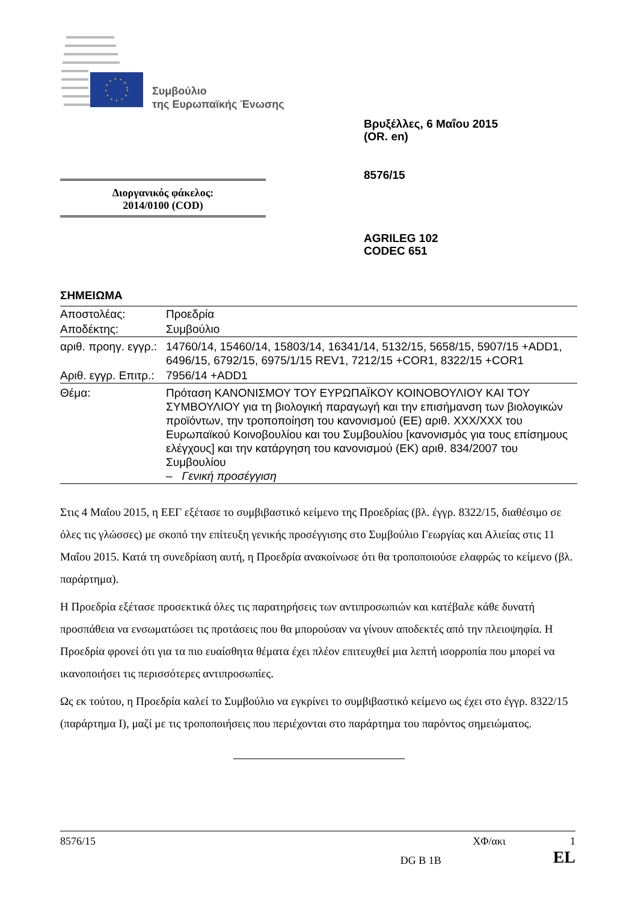Συμβούλιο
της Ευρωπαϊκής Ένωσης
Βρυξέλλες, 6 Μαΐου 2015
(OR. en)
8576/15
Διοργανικός φάκελος:
2014/0100 (COD)
AGRILEG 102
CODEC 651
ΣΗΜΕΙΩΜΑ
| Αποστολέας: | Προεδρία |
| Αποδέκτης: | Συμβούλιο |
| αριθ. προηγ. εγγρ.: | 14760/14, 15460/14, 15803/14, 16341/14, 5132/15, 5658/15, 5907/15 +ADD1, 6496/15, 6792/15, 6975/1/15 REV1, 7212/15 +COR1, 8322/15 +COR1 |
| Αριθ. εγγρ. Επιτρ.: | 7956/14 +ADD1 |
| Θέμα: | Πρόταση ΚΑΝΟΝΙΣΜΟΥ ΤΟΥ ΕΥΡΩΠΑΪΚΟΥ ΚΟΙΝΟΒΟΥΛΙΟΥ ΚΑΙ ΤΟΥ ΣΥΜΒΟΥΛΙΟΥ για τη βιολογική παραγωγή και την επισήμανση των βιολογικών προϊόντων, την τροποποίηση του κανονισμού (ΕΕ) αριθ. XXX/XXX του Ευρωπαϊκού Κοινοβουλίου και του Συμβουλίου [κανονισμός για τους επίσημους ελέγχους] και την κατάργηση του κανονισμού (ΕΚ) αριθ. 834/2007 του Συμβουλίου – Γενική προσέγγιση |
Στις 4 Μαΐου 2015, η ΕΕΓ εξέτασε το συμβιβαστικό κείμενο της Προεδρίας (βλ. έγγρ. 8322/15, διαθέσιμο σε όλες τις γλώσσες) με σκοπό την επίτευξη γενικής προσέγγισης στο Συμβούλιο Γεωργίας και Αλιείας στις 11 Μαΐου 2015. Κατά τη συνεδρίαση αυτή, η Προεδρία ανακοίνωσε ότι θα τροποποιούσε ελαφρώς το κείμενο (βλ. παράρτημα).
Η Προεδρία εξέτασε προσεκτικά όλες τις παρατηρήσεις των αντιπροσωπιών και κατέβαλε κάθε δυνατή προσπάθεια να ενσωματώσει τις προτάσεις που θα μπορούσαν να γίνουν αποδεκτές από την πλειοψηφία. Η Προεδρία φρονεί ότι για τα πιο ευαίσθητα θέματα έχει πλέον επιτευχθεί μια λεπτή ισορροπία που μπορεί να ικανοποιήσει τις περισσότερες αντιπροσωπίες.
Ως εκ τούτου, η Προεδρία καλεί το Συμβούλιο να εγκρίνει το συμβιβαστικό κείμενο ως έχει στο έγγρ. 8322/15 (παράρτημα Ι), μαζί με τις τροποποιήσεις που περιέχονται στο παράρτημα του παρόντος σημειώματος.
8576/15 ΧΦ/ακι 1
DG B 1B EL